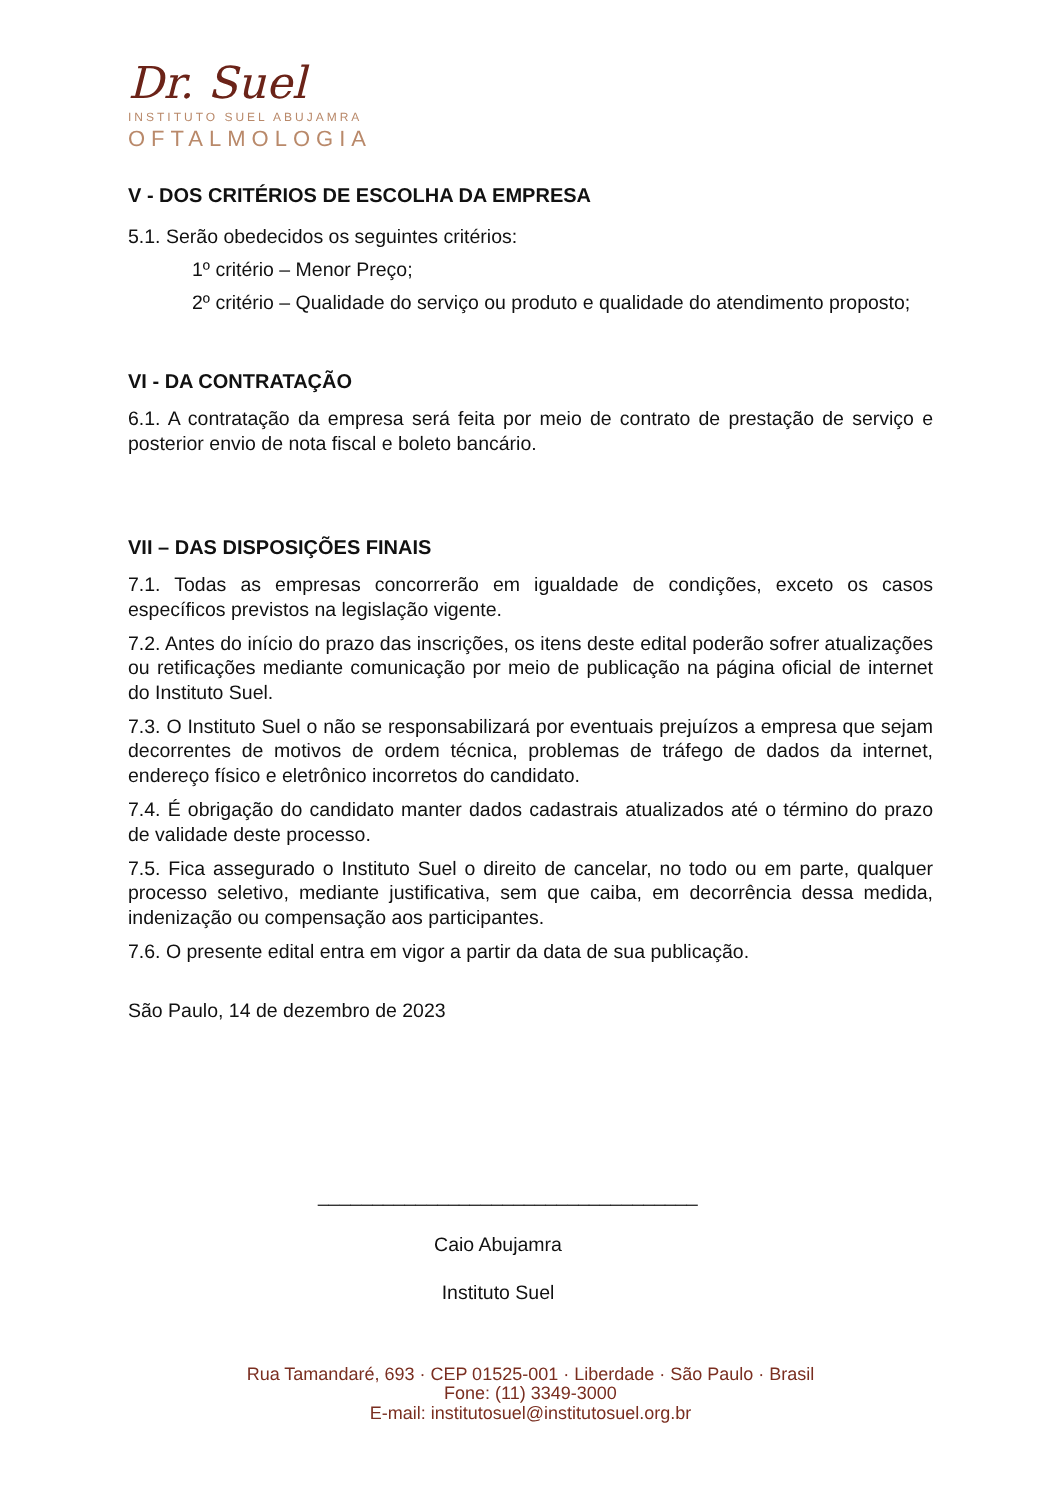Dr. Suel
INSTITUTO SUEL ABUJAMRA
OFTALMOLOGIA
V - DOS CRITÉRIOS DE ESCOLHA DA EMPRESA
5.1. Serão obedecidos os seguintes critérios:
1º critério – Menor Preço;
2º critério – Qualidade do serviço ou produto e qualidade do atendimento proposto;
VI - DA CONTRATAÇÃO
6.1. A contratação da empresa será feita por meio de contrato de prestação de serviço e posterior envio de nota fiscal e boleto bancário.
VII – DAS DISPOSIÇÕES FINAIS
7.1. Todas as empresas concorrerão em igualdade de condições, exceto os casos específicos previstos na legislação vigente.
7.2. Antes do início do prazo das inscrições, os itens deste edital poderão sofrer atualizações ou retificações mediante comunicação por meio de publicação na página oficial de internet do Instituto Suel.
7.3. O Instituto Suel o não se responsabilizará por eventuais prejuízos a empresa que sejam decorrentes de motivos de ordem técnica, problemas de tráfego de dados da internet, endereço físico e eletrônico incorretos do candidato.
7.4. É obrigação do candidato manter dados cadastrais atualizados até o término do prazo de validade deste processo.
7.5. Fica assegurado o Instituto Suel o direito de cancelar, no todo ou em parte, qualquer processo seletivo, mediante justificativa, sem que caiba, em decorrência dessa medida, indenização ou compensação aos participantes.
7.6. O presente edital entra em vigor a partir da data de sua publicação.
São Paulo, 14 de dezembro de 2023
___________________________________
Caio Abujamra
Instituto Suel
Rua Tamandaré, 693 · CEP 01525-001 · Liberdade · São Paulo · Brasil
Fone: (11) 3349-3000
E-mail: institutosuel@institutosuel.org.br